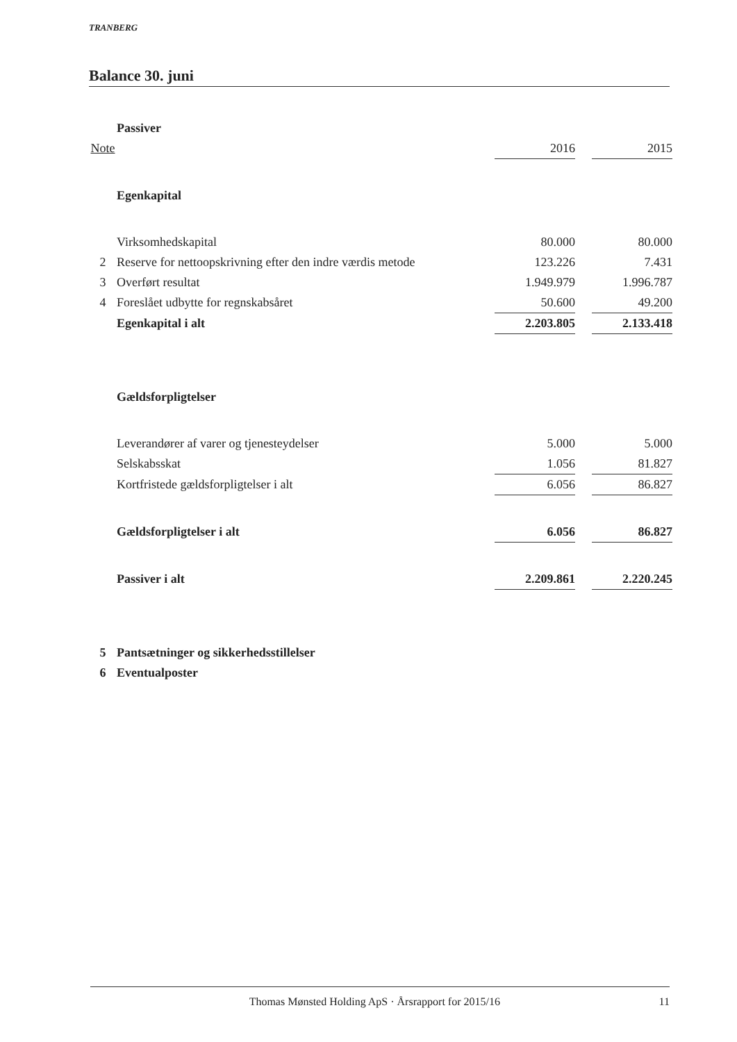TRANBERG
Balance 30. juni
| | Passiver | | | |
| Note | | 2016 | | 2015 |
| | Egenkapital | | | |
| | Virksomhedskapital | 80.000 | | 80.000 |
| 2 | Reserve for nettoopskrivning efter den indre værdis metode | 123.226 | | 7.431 |
| 3 | Overført resultat | 1.949.979 | | 1.996.787 |
| 4 | Foreslået udbytte for regnskabsåret | 50.600 | | 49.200 |
| | Egenkapital i alt | 2.203.805 | | 2.133.418 |
| | Gældsforpligtelser | | | |
| | Leverandører af varer og tjenesteydelser | 5.000 | | 5.000 |
| | Selskabsskat | 1.056 | | 81.827 |
| | Kortfristede gældsforpligtelser i alt | 6.056 | | 86.827 |
| | Gældsforpligtelser i alt | 6.056 | | 86.827 |
| | Passiver i alt | 2.209.861 | | 2.220.245 |
| 5 | Pantsætninger og sikkerhedsstillelser | | | |
| 6 | Eventualposter | | | |
Thomas Mønsted Holding ApS · Årsrapport for 2015/16 11